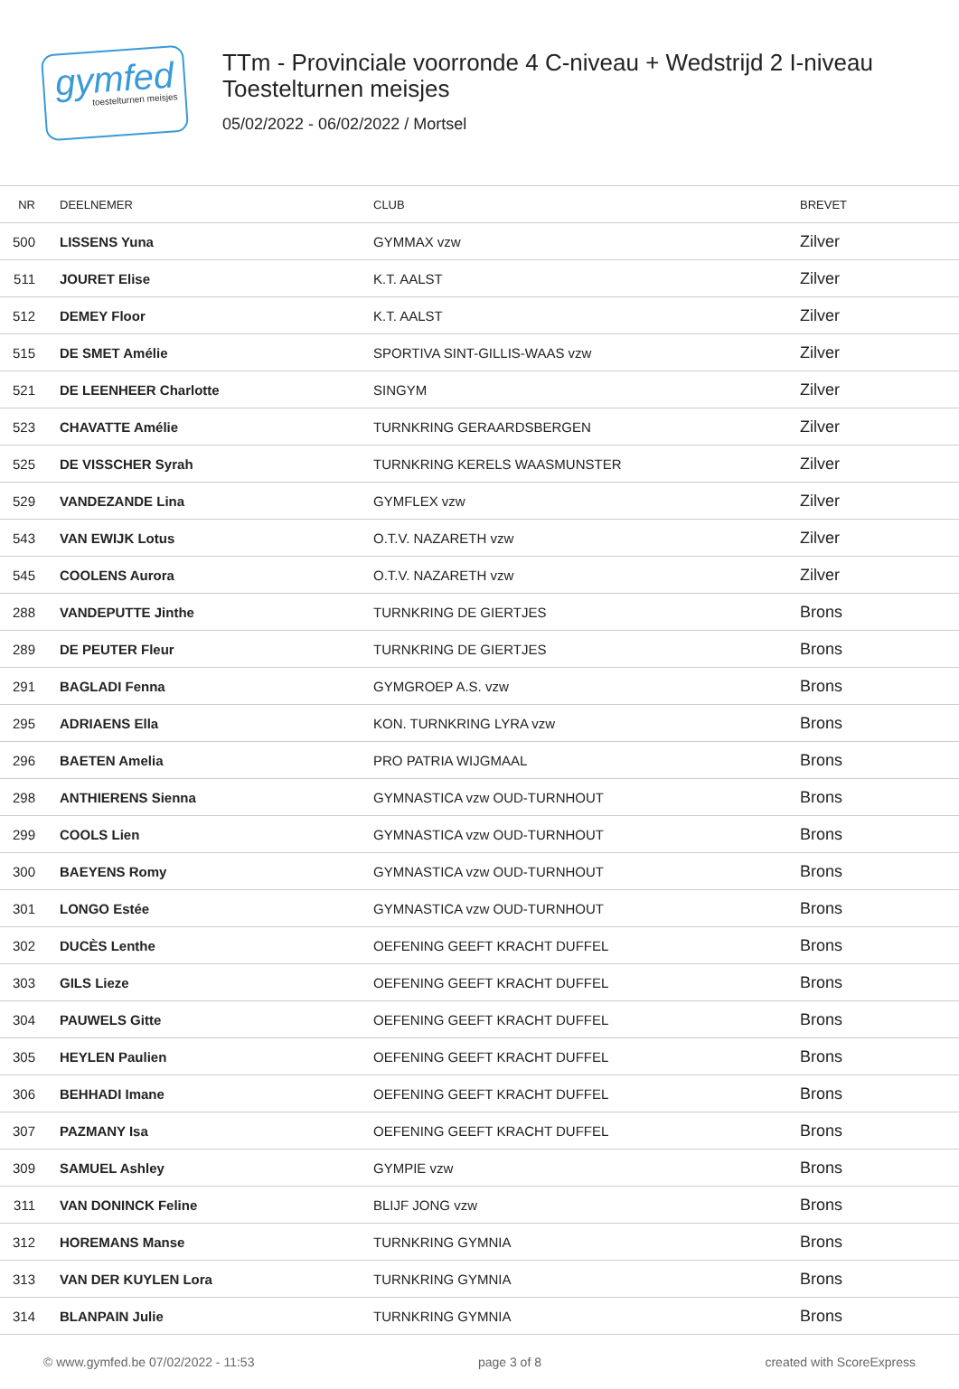gymfed
toestelturnen meisjes
TTm - Provinciale voorronde 4 C-niveau + Wedstrijd 2 I-niveau
Toestelturnen meisjes
05/02/2022 - 06/02/2022 / Mortsel
| NR | DEELNEMER | CLUB | BREVET |
| --- | --- | --- | --- |
| 500 | LISSENS Yuna | GYMMAX vzw | Zilver |
| 511 | JOURET Elise | K.T. AALST | Zilver |
| 512 | DEMEY Floor | K.T. AALST | Zilver |
| 515 | DE SMET Amélie | SPORTIVA SINT-GILLIS-WAAS vzw | Zilver |
| 521 | DE LEENHEER Charlotte | SINGYM | Zilver |
| 523 | CHAVATTE Amélie | TURNKRING GERAARDSBERGEN | Zilver |
| 525 | DE VISSCHER Syrah | TURNKRING KERELS WAASMUNSTER | Zilver |
| 529 | VANDEZANDE Lina | GYMFLEX vzw | Zilver |
| 543 | VAN EWIJK Lotus | O.T.V. NAZARETH vzw | Zilver |
| 545 | COOLENS Aurora | O.T.V. NAZARETH vzw | Zilver |
| 288 | VANDEPUTTE Jinthe | TURNKRING DE GIERTJES | Brons |
| 289 | DE PEUTER Fleur | TURNKRING DE GIERTJES | Brons |
| 291 | BAGLADI Fenna | GYMGROEP A.S. vzw | Brons |
| 295 | ADRIAENS Ella | KON. TURNKRING LYRA vzw | Brons |
| 296 | BAETEN Amelia | PRO PATRIA WIJGMAAL | Brons |
| 298 | ANTHIERENS Sienna | GYMNASTICA vzw OUD-TURNHOUT | Brons |
| 299 | COOLS Lien | GYMNASTICA vzw OUD-TURNHOUT | Brons |
| 300 | BAEYENS Romy | GYMNASTICA vzw OUD-TURNHOUT | Brons |
| 301 | LONGO Estée | GYMNASTICA vzw OUD-TURNHOUT | Brons |
| 302 | DUCÈS Lenthe | OEFENING GEEFT KRACHT DUFFEL | Brons |
| 303 | GILS Lieze | OEFENING GEEFT KRACHT DUFFEL | Brons |
| 304 | PAUWELS Gitte | OEFENING GEEFT KRACHT DUFFEL | Brons |
| 305 | HEYLEN Paulien | OEFENING GEEFT KRACHT DUFFEL | Brons |
| 306 | BEHHADI Imane | OEFENING GEEFT KRACHT DUFFEL | Brons |
| 307 | PAZMANY Isa | OEFENING GEEFT KRACHT DUFFEL | Brons |
| 309 | SAMUEL Ashley | GYMPIE vzw | Brons |
| 311 | VAN DONINCK Feline | BLIJF JONG vzw | Brons |
| 312 | HOREMANS Manse | TURNKRING GYMNIA | Brons |
| 313 | VAN DER KUYLEN Lora | TURNKRING GYMNIA | Brons |
| 314 | BLANPAIN Julie | TURNKRING GYMNIA | Brons |
© www.gymfed.be 07/02/2022 - 11:53 page 3 of 8 created with ScoreExpress